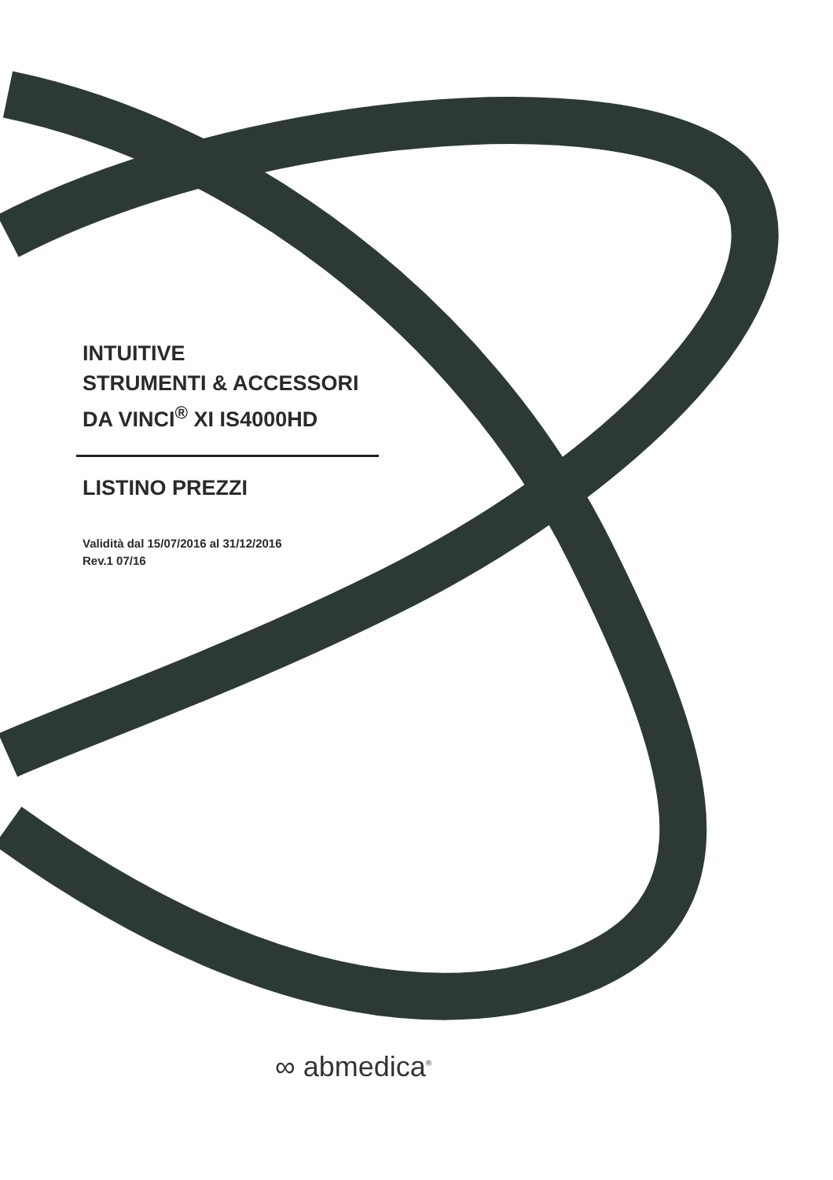INTUITIVE
STRUMENTI & ACCESSORI
DA VINCI<sup>®</sup> XI IS4000HD
LISTINO PREZZI
Validità dal 15/07/2016 al 31/12/2016
Rev.1 07/16
∞ abmedica<sup>®</sup>